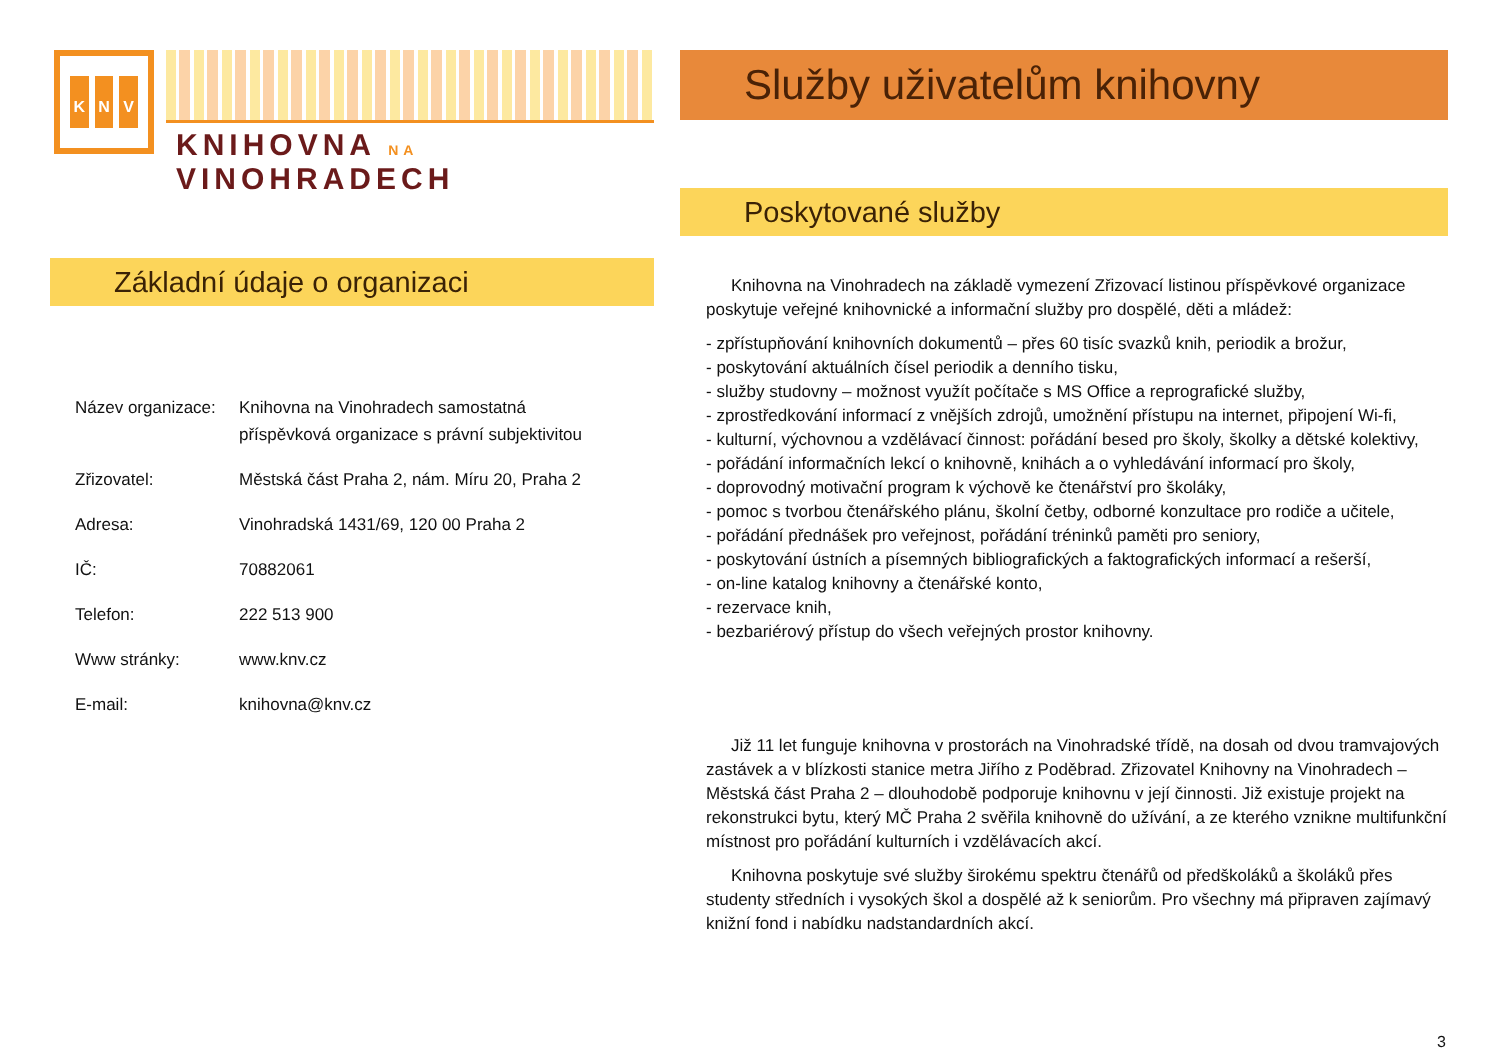K N V
KNIHOVNA NA VINOHRADECH
Základní údaje o organizaci
| Název organizace: | Knihovna na Vinohradech samostatná příspěvková organizace s právní subjektivitou |
| Zřizovatel: | Městská část Praha 2, nám. Míru 20, Praha 2 |
| Adresa: | Vinohradská 1431/69, 120 00 Praha 2 |
| IČ: | 70882061 |
| Telefon: | 222 513 900 |
| Www stránky: | www.knv.cz |
| E-mail: | knihovna@knv.cz |
Služby uživatelům knihovny
Poskytované služby
Knihovna na Vinohradech na základě vymezení Zřizovací listinou příspěvkové organizace poskytuje veřejné knihovnické a informační služby pro dospělé, děti a mládež:
- zpřístupňování knihovních dokumentů – přes 60 tisíc svazků knih, periodik a brožur,
- poskytování aktuálních čísel periodik a denního tisku,
- služby studovny – možnost využít počítače s MS Office a reprografické služby,
- zprostředkování informací z vnějších zdrojů, umožnění přístupu na internet, připojení Wi-fi,
- kulturní, výchovnou a vzdělávací činnost: pořádání besed pro školy, školky a dětské kolektivy,
- pořádání informačních lekcí o knihovně, knihách a o vyhledávání informací pro školy,
- doprovodný motivační program k výchově ke čtenářství pro školáky,
- pomoc s tvorbou čtenářského plánu, školní četby, odborné konzultace pro rodiče a učitele,
- pořádání přednášek pro veřejnost, pořádání tréninků paměti pro seniory,
- poskytování ústních a písemných bibliografických a faktografických informací a rešerší,
- on-line katalog knihovny a čtenářské konto,
- rezervace knih,
- bezbariérový přístup do všech veřejných prostor knihovny.
Již 11 let funguje knihovna v prostorách na Vinohradské třídě, na dosah od dvou tramvajových zastávek a v blízkosti stanice metra Jiřího z Poděbrad. Zřizovatel Knihovny na Vinohradech – Městská část Praha 2 – dlouhodobě podporuje knihovnu v její činnosti. Již existuje projekt na rekonstrukci bytu, který MČ Praha 2 svěřila knihovně do užívání, a ze kterého vznikne multifunkční místnost pro pořádání kulturních i vzdělávacích akcí.
Knihovna poskytuje své služby širokému spektru čtenářů od předškoláků a školáků přes studenty středních i vysokých škol a dospělé až k seniorům. Pro všechny má připraven zajímavý knižní fond i nabídku nadstandardních akcí.
3